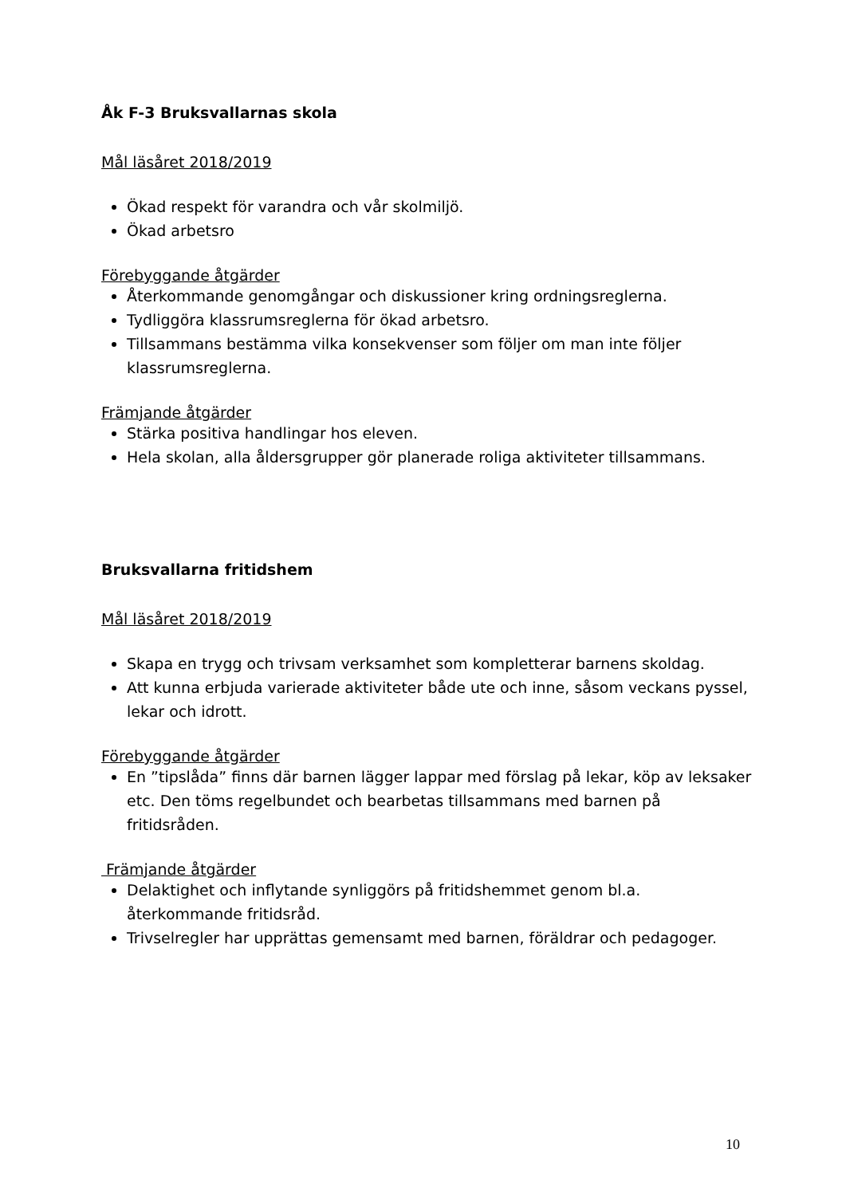Åk F-3 Bruksvallarnas skola
Mål läsåret 2018/2019
Ökad respekt för varandra och vår skolmiljö.
Ökad arbetsro
Förebyggande åtgärder
Återkommande genomgångar och diskussioner kring ordningsreglerna.
Tydliggöra klassrumsreglerna för ökad arbetsro.
Tillsammans bestämma vilka konsekvenser som följer om man inte följer klassrumsreglerna.
Främjande åtgärder
Stärka positiva handlingar hos eleven.
Hela skolan, alla åldersgrupper gör planerade roliga aktiviteter tillsammans.
Bruksvallarna fritidshem
Mål läsåret 2018/2019
Skapa en trygg och trivsam verksamhet som kompletterar barnens skoldag.
Att kunna erbjuda varierade aktiviteter både ute och inne, såsom veckans pyssel, lekar och idrott.
Förebyggande åtgärder
En ”tipslåda” finns där barnen lägger lappar med förslag på lekar, köp av leksaker etc. Den töms regelbundet och bearbetas tillsammans med barnen på fritidsråden.
Främjande åtgärder
Delaktighet och inflytande synliggörs på fritidshemmet genom bl.a. återkommande fritidsråd.
Trivselregler har upprättas gemensamt med barnen, föräldrar och pedagoger.
10